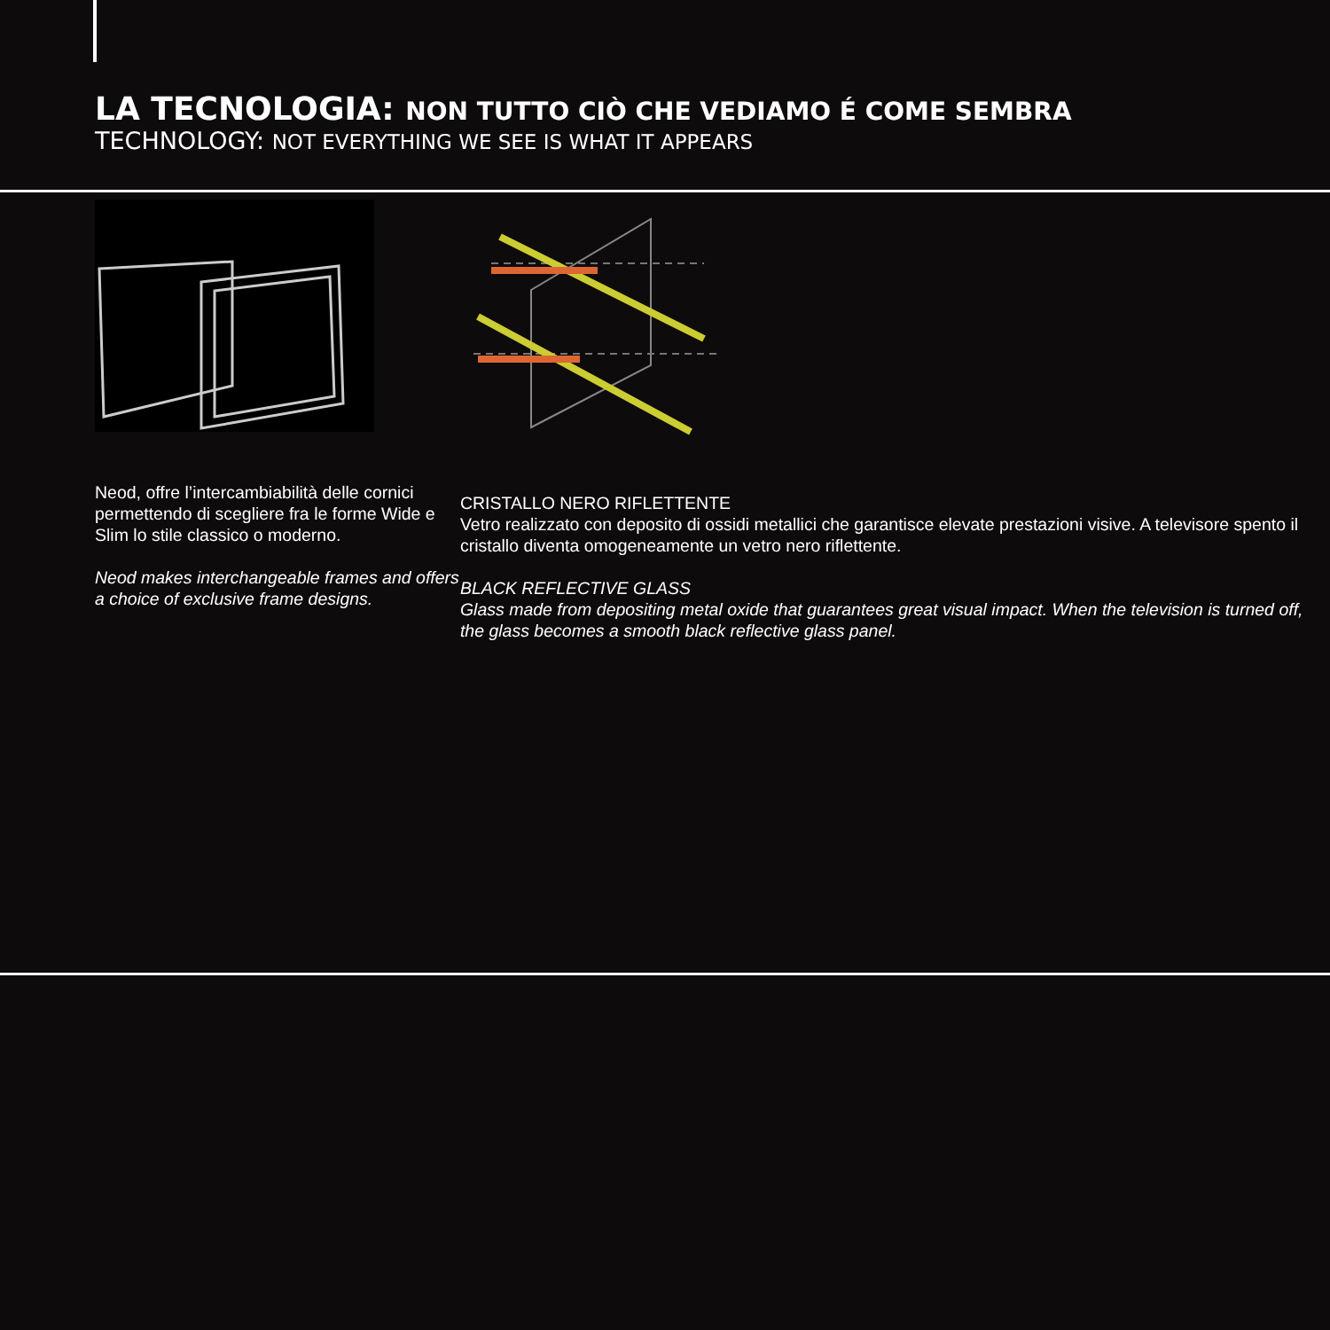LA TECNOLOGIA: NON TUTTO CIÒ CHE VEDIAMO É COME SEMBRA
TECHNOLOGY: NOT EVERYTHING WE SEE IS WHAT IT APPEARS
Neod, offre l’intercambiabilità delle cornici permettendo di scegliere fra le forme Wide e Slim lo stile classico o moderno.
Neod makes interchangeable frames and offers a choice of exclusive frame designs.
CRISTALLO NERO RIFLETTENTE
Vetro realizzato con deposito di ossidi metallici che garantisce elevate prestazioni visive. A televisore spento il cristallo diventa omogeneamente un vetro nero riflettente.
BLACK REFLECTIVE GLASS
Glass made from depositing metal oxide that guarantees great visual impact. When the television is turned off, the glass becomes a smooth black reflective glass panel.